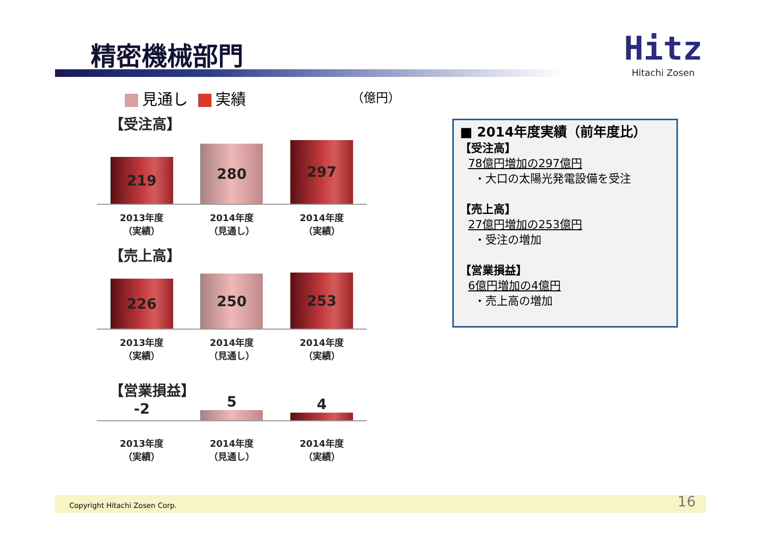精密機械部門
Hitz
Hitachi Zosen
見通し 実績 （億円）
【受注高】
219
280
297
2013年度
（実績）
2014年度
（見通し）
2014年度
（実績）
【売上高】
226
250
253
2013年度
（実績）
2014年度
（見通し）
2014年度
（実績）
【営業損益】
-2
5
4
2013年度
（実績）
2014年度
（見通し）
2014年度
（実績）
■ 2014年度実績（前年度比）
【受注高】
78億円増加の297億円
・大口の太陽光発電設備を受注
【売上高】
27億円増加の253億円
・受注の増加
【営業損益】
6億円増加の4億円
・売上高の増加
Copyright Hitachi Zosen Corp. 16